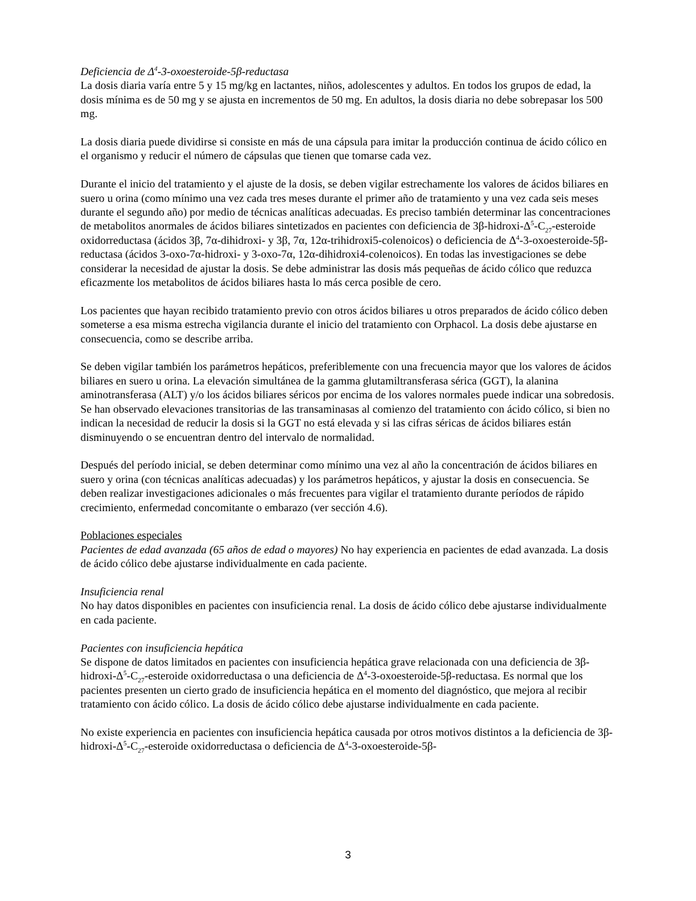Deficiencia de Δ<sup>4</sup>-3-oxoesteroide-5β-reductasa
La dosis diaria varía entre 5 y 15 mg/kg en lactantes, niños, adolescentes y adultos. En todos los grupos de edad, la dosis mínima es de 50 mg y se ajusta en incrementos de 50 mg. En adultos, la dosis diaria no debe sobrepasar los 500 mg.
La dosis diaria puede dividirse si consiste en más de una cápsula para imitar la producción continua de ácido cólico en el organismo y reducir el número de cápsulas que tienen que tomarse cada vez.
Durante el inicio del tratamiento y el ajuste de la dosis, se deben vigilar estrechamente los valores de ácidos biliares en suero u orina (como mínimo una vez cada tres meses durante el primer año de tratamiento y una vez cada seis meses durante el segundo año) por medio de técnicas analíticas adecuadas. Es preciso también determinar las concentraciones de metabolitos anormales de ácidos biliares sintetizados en pacientes con deficiencia de 3β-hidroxi-Δ<sup>5</sup>-C<sub>27</sub>-esteroide oxidorreductasa (ácidos 3β, 7α-dihidroxi- y 3β, 7α, 12α-trihidroxi5-colenoicos) o deficiencia de Δ<sup>4</sup>-3-oxoesteroide-5β-reductasa (ácidos 3-oxo-7α-hidroxi- y 3-oxo-7α, 12α-dihidroxi4-colenoicos). En todas las investigaciones se debe considerar la necesidad de ajustar la dosis. Se debe administrar las dosis más pequeñas de ácido cólico que reduzca eficazmente los metabolitos de ácidos biliares hasta lo más cerca posible de cero.
Los pacientes que hayan recibido tratamiento previo con otros ácidos biliares u otros preparados de ácido cólico deben someterse a esa misma estrecha vigilancia durante el inicio del tratamiento con Orphacol. La dosis debe ajustarse en consecuencia, como se describe arriba.
Se deben vigilar también los parámetros hepáticos, preferiblemente con una frecuencia mayor que los valores de ácidos biliares en suero u orina. La elevación simultánea de la gamma glutamiltransferasa sérica (GGT), la alanina aminotransferasa (ALT) y/o los ácidos biliares séricos por encima de los valores normales puede indicar una sobredosis. Se han observado elevaciones transitorias de las transaminasas al comienzo del tratamiento con ácido cólico, si bien no indican la necesidad de reducir la dosis si la GGT no está elevada y si las cifras séricas de ácidos biliares están disminuyendo o se encuentran dentro del intervalo de normalidad.
Después del período inicial, se deben determinar como mínimo una vez al año la concentración de ácidos biliares en suero y orina (con técnicas analíticas adecuadas) y los parámetros hepáticos, y ajustar la dosis en consecuencia. Se deben realizar investigaciones adicionales o más frecuentes para vigilar el tratamiento durante períodos de rápido crecimiento, enfermedad concomitante o embarazo (ver sección 4.6).
Poblaciones especiales
Pacientes de edad avanzada (65 años de edad o mayores) No hay experiencia en pacientes de edad avanzada. La dosis de ácido cólico debe ajustarse individualmente en cada paciente.
Insuficiencia renal
No hay datos disponibles en pacientes con insuficiencia renal. La dosis de ácido cólico debe ajustarse individualmente en cada paciente.
Pacientes con insuficiencia hepática
Se dispone de datos limitados en pacientes con insuficiencia hepática grave relacionada con una deficiencia de 3β-hidroxi-Δ<sup>5</sup>-C<sub>27</sub>-esteroide oxidorreductasa o una deficiencia de Δ<sup>4</sup>-3-oxoesteroide-5β-reductasa. Es normal que los pacientes presenten un cierto grado de insuficiencia hepática en el momento del diagnóstico, que mejora al recibir tratamiento con ácido cólico. La dosis de ácido cólico debe ajustarse individualmente en cada paciente.
No existe experiencia en pacientes con insuficiencia hepática causada por otros motivos distintos a la deficiencia de 3β-hidroxi-Δ<sup>5</sup>-C<sub>27</sub>-esteroide oxidorreductasa o deficiencia de Δ<sup>4</sup>-3-oxoesteroide-5β-
3